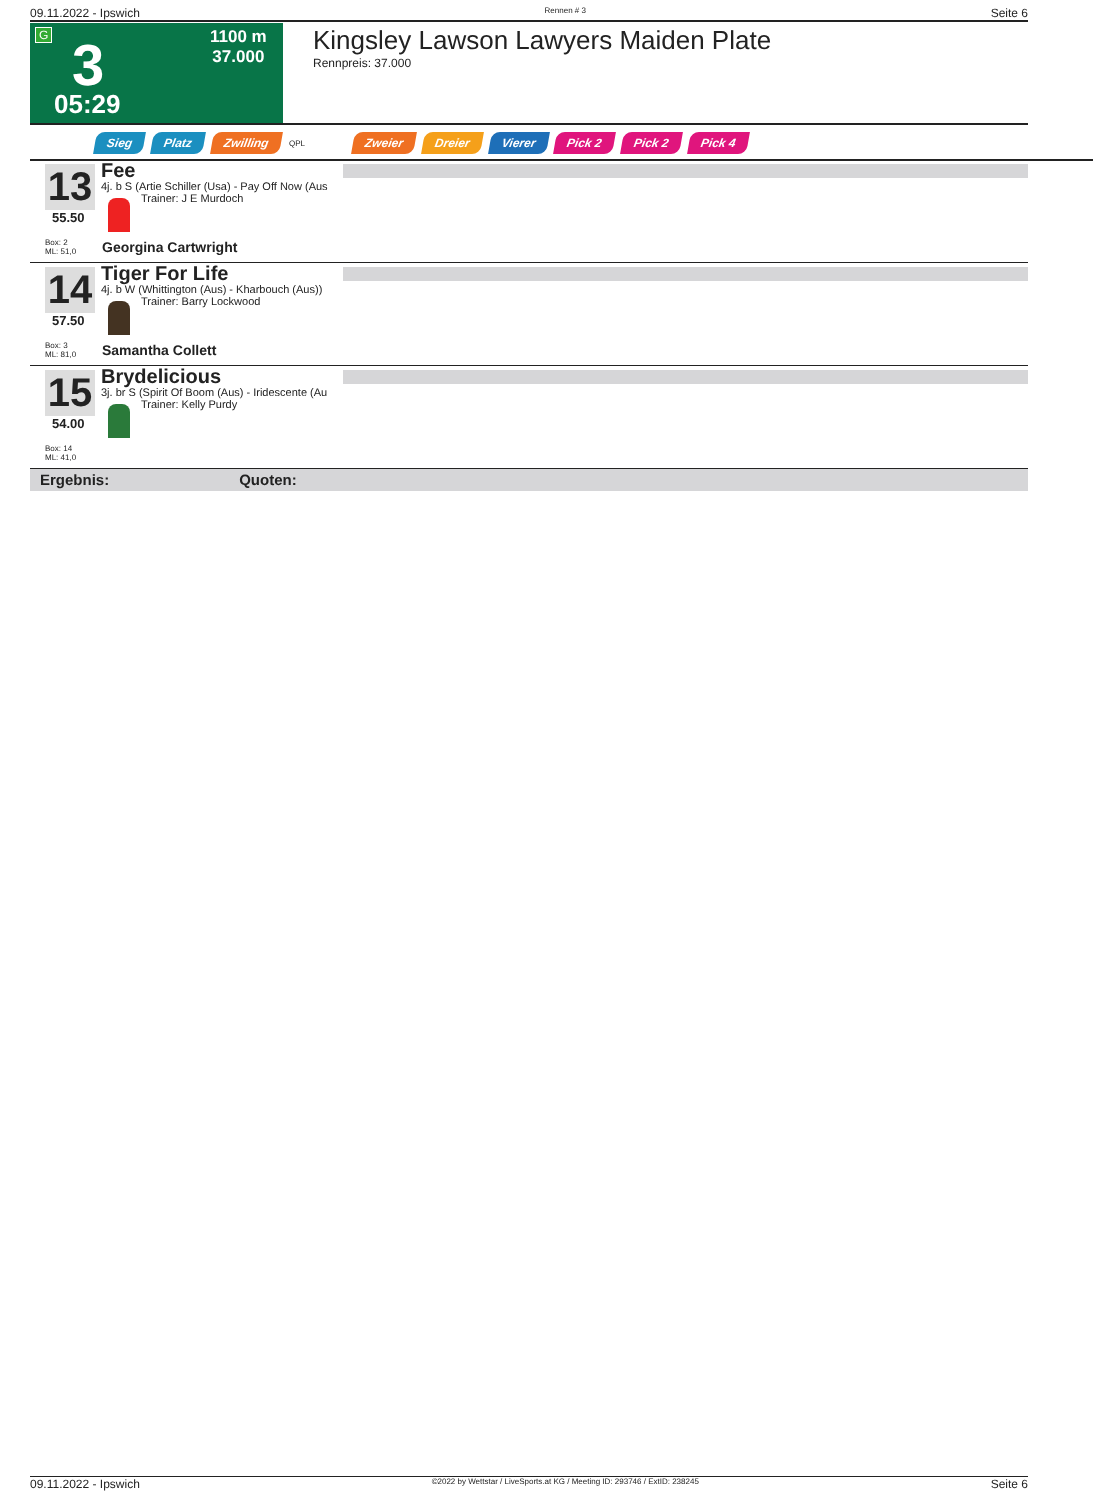09.11.2022 - Ipswich Rennen # 3 Seite 6
G 3
05:29
1100 m
37.000
Kingsley Lawson Lawyers Maiden Plate
Rennpreis: 37.000
Sieg Platz Zwilling QPL Zweier Dreier Vierer Pick 2 Pick 2 Pick 4
13
55.50
Box: 2
ML: 51,0
Fee
4j. b S (Artie Schiller (Usa) - Pay Off Now (Aus
Trainer: J E Murdoch
Georgina Cartwright
14
57.50
Box: 3
ML: 81,0
Tiger For Life
4j. b W (Whittington (Aus) - Kharbouch (Aus))
Trainer: Barry Lockwood
Samantha Collett
15
54.00
Box: 14
ML: 41,0
Brydelicious
3j. br S (Spirit Of Boom (Aus) - Iridescente (Au
Trainer: Kelly Purdy
Ergebnis: Quoten:
09.11.2022 - Ipswich ©2022 by Wettstar / LiveSports.at KG / Meeting ID: 293746 / ExtID: 238245 Seite 6